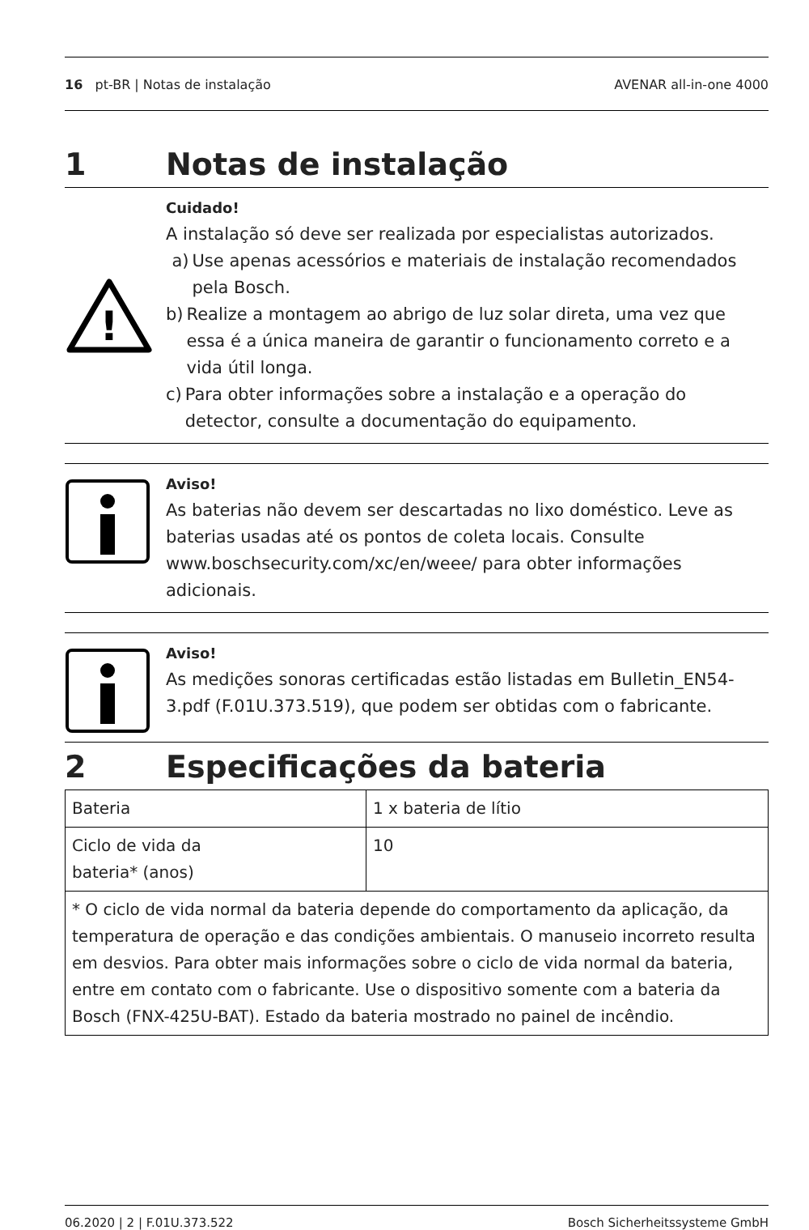16 pt-BR | Notas de instalação AVENAR all-in-one 4000
1 Notas de instalação
!
Cuidado!
A instalação só deve ser realizada por especialistas autorizados.
a) Use apenas acessórios e materiais de instalação recomendados pela Bosch.
b) Realize a montagem ao abrigo de luz solar direta, uma vez que essa é a única maneira de garantir o funcionamento correto e a vida útil longa.
c) Para obter informações sobre a instalação e a operação do detector, consulte a documentação do equipamento.
Aviso!
As baterias não devem ser descartadas no lixo doméstico. Leve as baterias usadas até os pontos de coleta locais. Consulte www.boschsecurity.com/xc/en/weee/ para obter informações adicionais.
Aviso!
As medições sonoras certificadas estão listadas em Bulletin_EN54-3.pdf (F.01U.373.519), que podem ser obtidas com o fabricante.
2 Especificações da bateria
| Bateria | 1 x bateria de lítio |
| Ciclo de vida da bateria* (anos) | 10 |
| * O ciclo de vida normal da bateria depende do comportamento da aplicação, da temperatura de operação e das condições ambientais. O manuseio incorreto resulta em desvios. Para obter mais informações sobre o ciclo de vida normal da bateria, entre em contato com o fabricante. Use o dispositivo somente com a bateria da Bosch (FNX-425U-BAT). Estado da bateria mostrado no painel de incêndio. | |
06.2020 | 2 | F.01U.373.522 Bosch Sicherheitssysteme GmbH